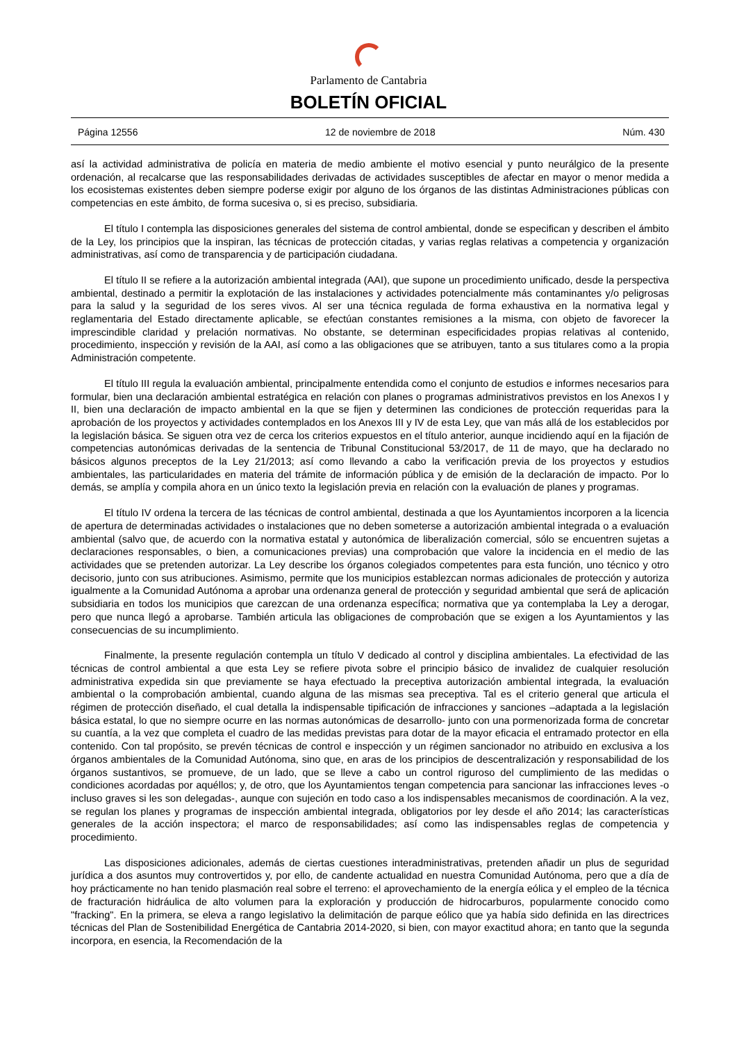Parlamento de Cantabria
BOLETÍN OFICIAL
Página 12556 12 de noviembre de 2018 Núm. 430
así la actividad administrativa de policía en materia de medio ambiente el motivo esencial y punto neurálgico de la presente ordenación, al recalcarse que las responsabilidades derivadas de actividades susceptibles de afectar en mayor o menor medida a los ecosistemas existentes deben siempre poderse exigir por alguno de los órganos de las distintas Administraciones públicas con competencias en este ámbito, de forma sucesiva o, si es preciso, subsidiaria.
El título I contempla las disposiciones generales del sistema de control ambiental, donde se especifican y describen el ámbito de la Ley, los principios que la inspiran, las técnicas de protección citadas, y varias reglas relativas a competencia y organización administrativas, así como de transparencia y de participación ciudadana.
El título II se refiere a la autorización ambiental integrada (AAI), que supone un procedimiento unificado, desde la perspectiva ambiental, destinado a permitir la explotación de las instalaciones y actividades potencialmente más contaminantes y/o peligrosas para la salud y la seguridad de los seres vivos. Al ser una técnica regulada de forma exhaustiva en la normativa legal y reglamentaria del Estado directamente aplicable, se efectúan constantes remisiones a la misma, con objeto de favorecer la imprescindible claridad y prelación normativas. No obstante, se determinan especificidades propias relativas al contenido, procedimiento, inspección y revisión de la AAI, así como a las obligaciones que se atribuyen, tanto a sus titulares como a la propia Administración competente.
El título III regula la evaluación ambiental, principalmente entendida como el conjunto de estudios e informes necesarios para formular, bien una declaración ambiental estratégica en relación con planes o programas administrativos previstos en los Anexos I y II, bien una declaración de impacto ambiental en la que se fijen y determinen las condiciones de protección requeridas para la aprobación de los proyectos y actividades contemplados en los Anexos III y IV de esta Ley, que van más allá de los establecidos por la legislación básica. Se siguen otra vez de cerca los criterios expuestos en el título anterior, aunque incidiendo aquí en la fijación de competencias autonómicas derivadas de la sentencia de Tribunal Constitucional 53/2017, de 11 de mayo, que ha declarado no básicos algunos preceptos de la Ley 21/2013; así como llevando a cabo la verificación previa de los proyectos y estudios ambientales, las particularidades en materia del trámite de información pública y de emisión de la declaración de impacto. Por lo demás, se amplía y compila ahora en un único texto la legislación previa en relación con la evaluación de planes y programas.
El título IV ordena la tercera de las técnicas de control ambiental, destinada a que los Ayuntamientos incorporen a la licencia de apertura de determinadas actividades o instalaciones que no deben someterse a autorización ambiental integrada o a evaluación ambiental (salvo que, de acuerdo con la normativa estatal y autonómica de liberalización comercial, sólo se encuentren sujetas a declaraciones responsables, o bien, a comunicaciones previas) una comprobación que valore la incidencia en el medio de las actividades que se pretenden autorizar. La Ley describe los órganos colegiados competentes para esta función, uno técnico y otro decisorio, junto con sus atribuciones. Asimismo, permite que los municipios establezcan normas adicionales de protección y autoriza igualmente a la Comunidad Autónoma a aprobar una ordenanza general de protección y seguridad ambiental que será de aplicación subsidiaria en todos los municipios que carezcan de una ordenanza específica; normativa que ya contemplaba la Ley a derogar, pero que nunca llegó a aprobarse. También articula las obligaciones de comprobación que se exigen a los Ayuntamientos y las consecuencias de su incumplimiento.
Finalmente, la presente regulación contempla un título V dedicado al control y disciplina ambientales. La efectividad de las técnicas de control ambiental a que esta Ley se refiere pivota sobre el principio básico de invalidez de cualquier resolución administrativa expedida sin que previamente se haya efectuado la preceptiva autorización ambiental integrada, la evaluación ambiental o la comprobación ambiental, cuando alguna de las mismas sea preceptiva. Tal es el criterio general que articula el régimen de protección diseñado, el cual detalla la indispensable tipificación de infracciones y sanciones –adaptada a la legislación básica estatal, lo que no siempre ocurre en las normas autonómicas de desarrollo- junto con una pormenorizada forma de concretar su cuantía, a la vez que completa el cuadro de las medidas previstas para dotar de la mayor eficacia el entramado protector en ella contenido. Con tal propósito, se prevén técnicas de control e inspección y un régimen sancionador no atribuido en exclusiva a los órganos ambientales de la Comunidad Autónoma, sino que, en aras de los principios de descentralización y responsabilidad de los órganos sustantivos, se promueve, de un lado, que se lleve a cabo un control riguroso del cumplimiento de las medidas o condiciones acordadas por aquéllos; y, de otro, que los Ayuntamientos tengan competencia para sancionar las infracciones leves -o incluso graves si les son delegadas-, aunque con sujeción en todo caso a los indispensables mecanismos de coordinación. A la vez, se regulan los planes y programas de inspección ambiental integrada, obligatorios por ley desde el año 2014; las características generales de la acción inspectora; el marco de responsabilidades; así como las indispensables reglas de competencia y procedimiento.
Las disposiciones adicionales, además de ciertas cuestiones interadministrativas, pretenden añadir un plus de seguridad jurídica a dos asuntos muy controvertidos y, por ello, de candente actualidad en nuestra Comunidad Autónoma, pero que a día de hoy prácticamente no han tenido plasmación real sobre el terreno: el aprovechamiento de la energía eólica y el empleo de la técnica de fracturación hidráulica de alto volumen para la exploración y producción de hidrocarburos, popularmente conocido como "fracking". En la primera, se eleva a rango legislativo la delimitación de parque eólico que ya había sido definida en las directrices técnicas del Plan de Sostenibilidad Energética de Cantabria 2014-2020, si bien, con mayor exactitud ahora; en tanto que la segunda incorpora, en esencia, la Recomendación de la